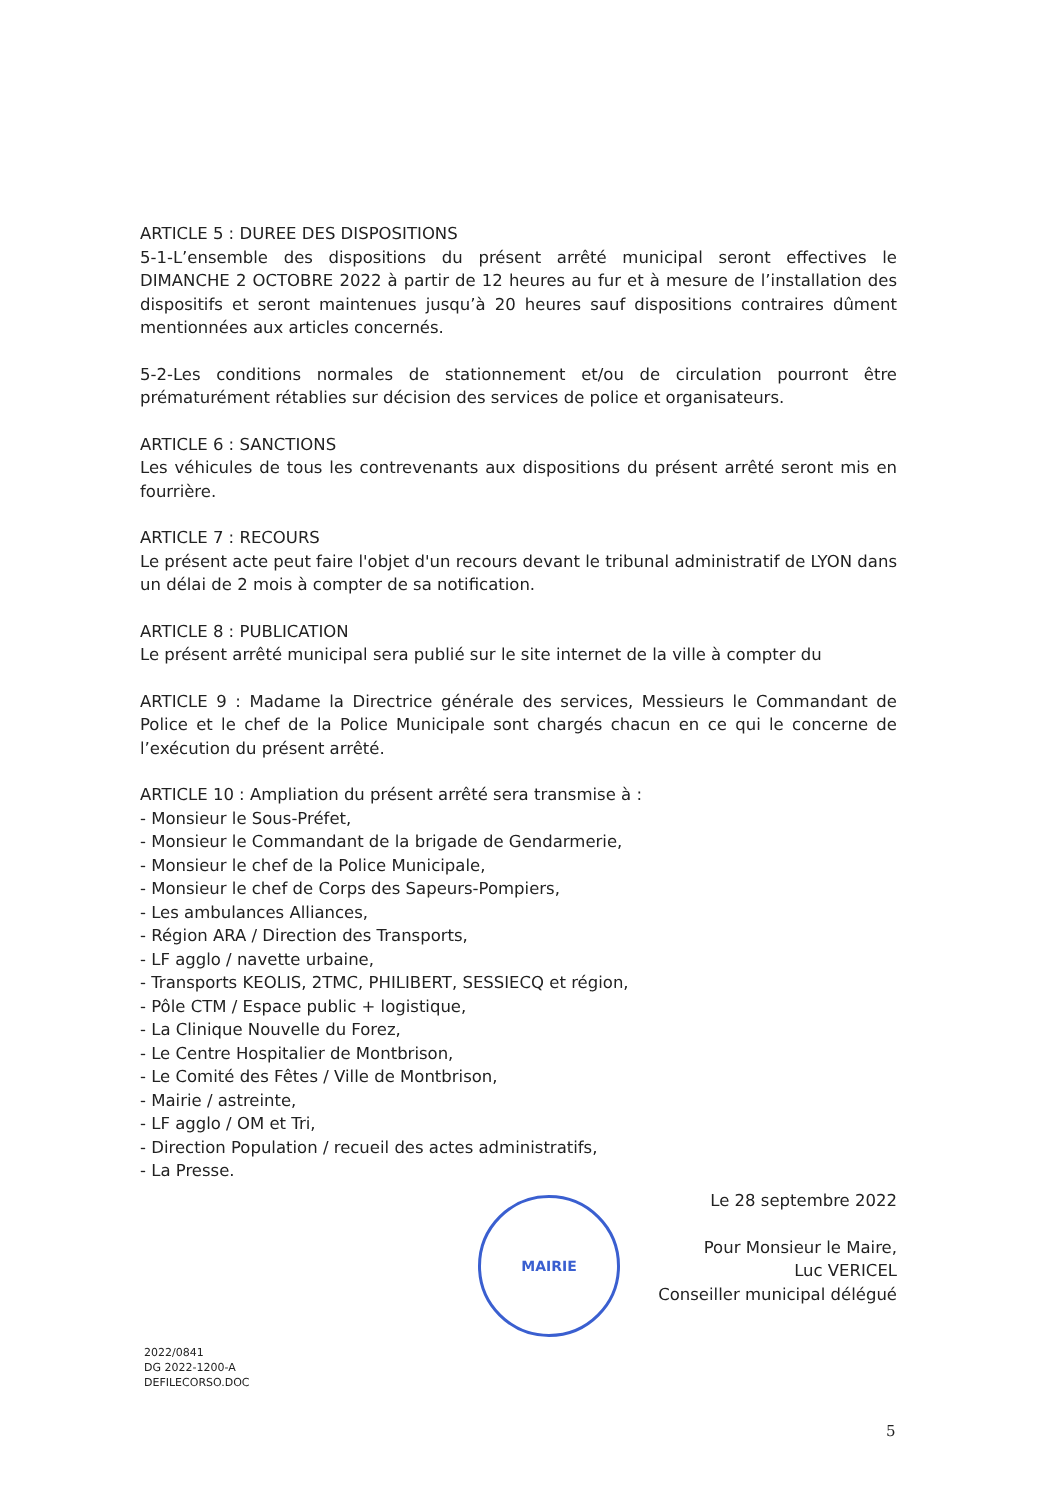ARTICLE 5 : DUREE DES DISPOSITIONS
5-1-L’ensemble des dispositions du présent arrêté municipal seront effectives le DIMANCHE 2 OCTOBRE 2022 à partir de 12 heures au fur et à mesure de l’installation des dispositifs et seront maintenues jusqu’à 20 heures sauf dispositions contraires dûment mentionnées aux articles concernés.
5-2-Les conditions normales de stationnement et/ou de circulation pourront être prématurément rétablies sur décision des services de police et organisateurs.
ARTICLE 6 : SANCTIONS
Les véhicules de tous les contrevenants aux dispositions du présent arrêté seront mis en fourrière.
ARTICLE 7 : RECOURS
Le présent acte peut faire l'objet d'un recours devant le tribunal administratif de LYON dans un délai de 2 mois à compter de sa notification.
ARTICLE 8 : PUBLICATION
Le présent arrêté municipal sera publié sur le site internet de la ville à compter du
ARTICLE 9 : Madame la Directrice générale des services, Messieurs le Commandant de Police et le chef de la Police Municipale sont chargés chacun en ce qui le concerne de l’exécution du présent arrêté.
ARTICLE 10 : Ampliation du présent arrêté sera transmise à :
- Monsieur le Sous-Préfet,
- Monsieur le Commandant de la brigade de Gendarmerie,
- Monsieur le chef de la Police Municipale,
- Monsieur le chef de Corps des Sapeurs-Pompiers,
- Les ambulances Alliances,
- Région ARA / Direction des Transports,
- LF agglo / navette urbaine,
- Transports KEOLIS, 2TMC, PHILIBERT, SESSIECQ et région,
- Pôle CTM / Espace public + logistique,
- La Clinique Nouvelle du Forez,
- Le Centre Hospitalier de Montbrison,
- Le Comité des Fêtes / Ville de Montbrison,
- Mairie / astreinte,
- LF agglo / OM et Tri,
- Direction Population / recueil des actes administratifs,
- La Presse.
Le 28 septembre 2022
Pour Monsieur le Maire,
Luc VERICEL
Conseiller municipal délégué
MAIRIE
2022/0841
DG 2022-1200-A
DEFILECORSO.DOC
5